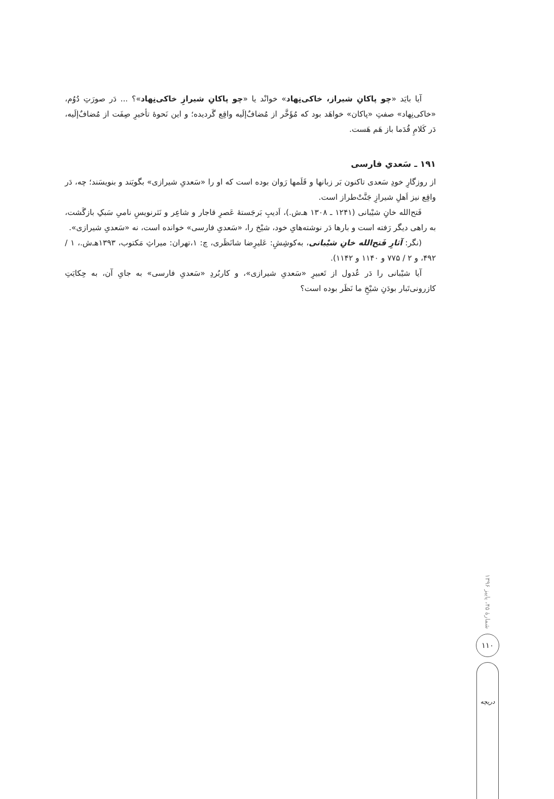آیا بایَد «چو پاکانِ شیراز، خاکی‌نِهاد» خوانْد یا «چو پاکانِ شیرازِ خاکی‌نِهاد»؟ ... دَر صورَتِ دُوُم، «خاکی‌نِهاد» صفتِ «پاکان» خواهَد بود که مُؤَخَّر از مُضافٌ‌إلَیه واقِع گَردیده؛ و این نَحوهٔ تأخیرِ صِفَت از مُضافٌ‌إلَیه، دَر کَلامِ قُدَما باز هَم هَست.
۱۹۱ ـ سَعدیِ فارسی
از روزگارِ خودِ سَعدی تاکنون بَر زبانها و قَلَمها رَوان بوده است که او را «سَعدیِ شیرازی» بگویَند و بنویسَند؛ چه، دَر واقِع نیز اَهلِ شیرازِ جَنَّتْ‌طراز است.
فَتح‌الله خانِ شیْبانی (۱۲۴۱ ـ ۱۳۰۸ هـ‌ش.)، اَدیبِ بَرجَستهٔ عَصرِ قاجار و شاعِر و نَثرنویسِ نامیِ سَبکِ بازگَشت، به راهی دیگر رَفته است و بارها دَر نوشته‌هایِ خود، شیْخ را، «سَعدیِ فارسی» خوانده است، نه «سَعدیِ شیرازی».
(نگر: آثارِ فَتح‌الله خانِ شیْبانی، به‌کوشِشِ: عَلیرِضا شانَظَری، چ: ۱،تهران: میراثِ مَکتوب، ۱۳۹۳هـ‌ش.، ۱ / ۴۹۲، و ۲ / ۷۷۵ و ۱۱۴۰ و ۱۱۴۲).
آیا شیْبانی را دَر عُدول از تَعبیرِ «سَعدیِ شیرازی»، و کاربُردِ «سَعدیِ فارسی» به جایِ آن، به حِکایَتِ کازرونی‌تَبار بودَنِ شیْخِ ما نَظَر بوده است؟
شمارهٔ ۴۵، پاییز ۱۳۹۶
۱۱۰
دریچه